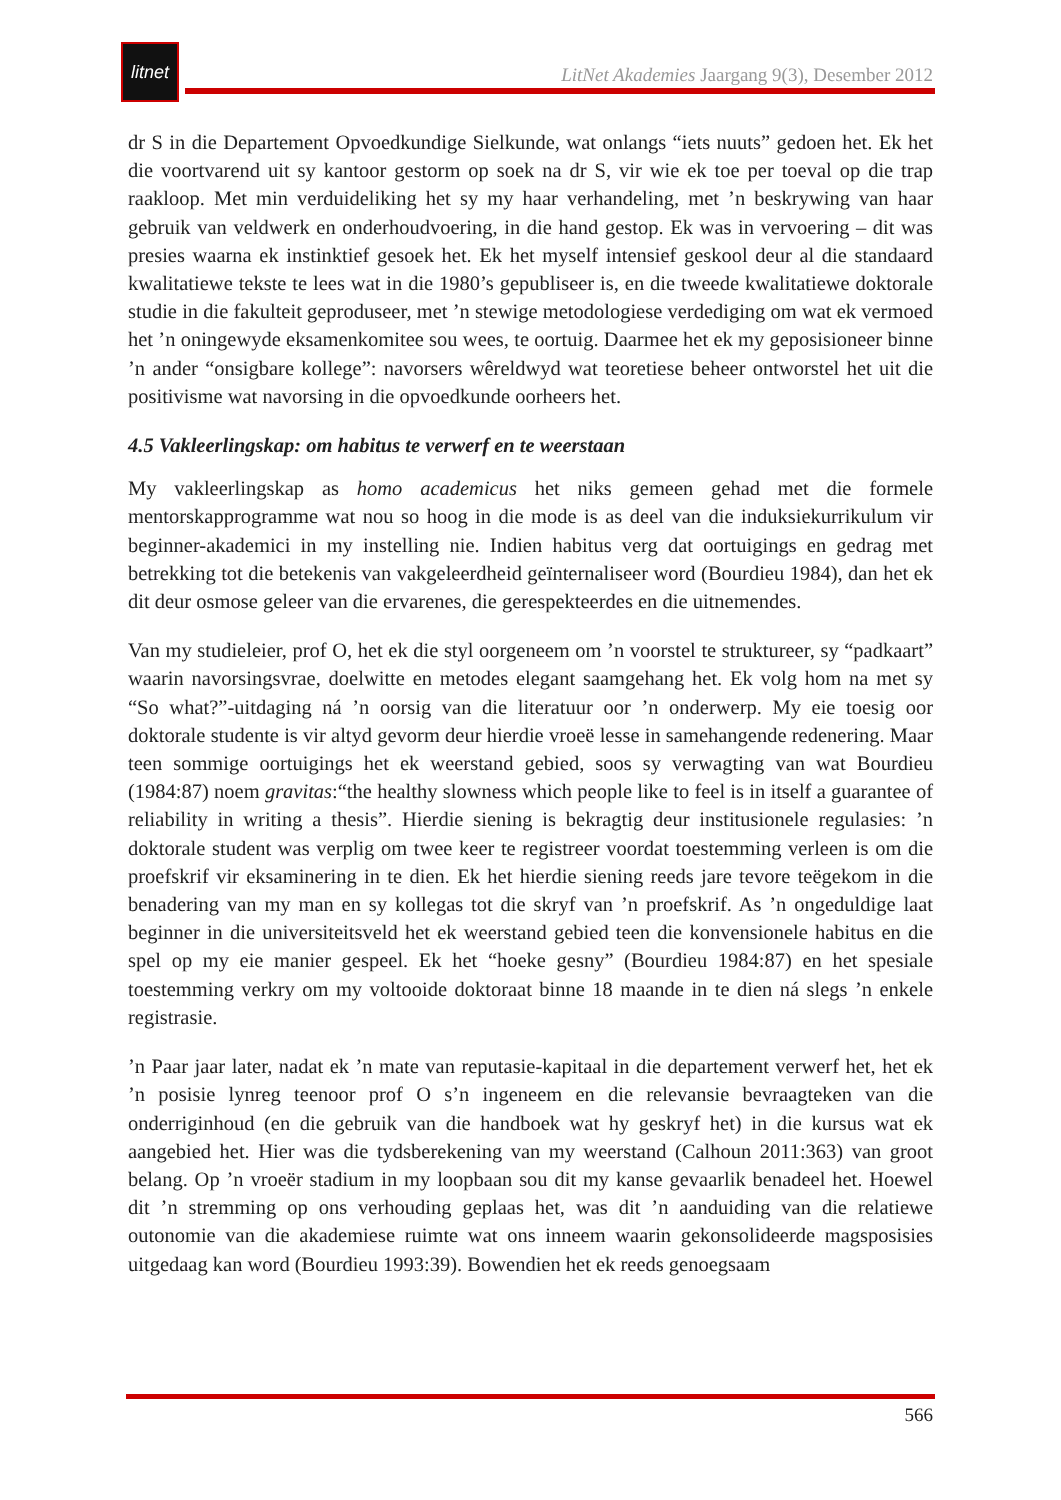litnet
LitNet Akademies Jaargang 9(3), Desember 2012
dr S in die Departement Opvoedkundige Sielkunde, wat onlangs “iets nuuts” gedoen het. Ek het die voortvarend uit sy kantoor gestorm op soek na dr S, vir wie ek toe per toeval op die trap raakloop. Met min verduideliking het sy my haar verhandeling, met ’n beskrywing van haar gebruik van veldwerk en onderhoudvoering, in die hand gestop. Ek was in vervoering – dit was presies waarna ek instinktief gesoek het. Ek het myself intensief geskool deur al die standaard kwalitatiewe tekste te lees wat in die 1980’s gepubliseer is, en die tweede kwalitatiewe doktorale studie in die fakulteit geproduseer, met ’n stewige metodologiese verdediging om wat ek vermoed het ’n oningewyde eksamenkomitee sou wees, te oortuig. Daarmee het ek my geposisioneer binne ’n ander “onsigbare kollege”: navorsers wêreldwyd wat teoretiese beheer ontworstel het uit die positivisme wat navorsing in die opvoedkunde oorheers het.
4.5 Vakleerlingskap: om habitus te verwerf en te weerstaan
My vakleerlingskap as homo academicus het niks gemeen gehad met die formele mentorskapprogramme wat nou so hoog in die mode is as deel van die induksiekurrikulum vir beginner-akademici in my instelling nie. Indien habitus verg dat oortuigings en gedrag met betrekking tot die betekenis van vakgeleerdheid geïnternaliseer word (Bourdieu 1984), dan het ek dit deur osmose geleer van die ervarenes, die gerespekteerdes en die uitnemendes.
Van my studieleier, prof O, het ek die styl oorgeneem om ’n voorstel te struktureer, sy “padkaart” waarin navorsingsvrae, doelwitte en metodes elegant saamgehang het. Ek volg hom na met sy “So what?”-uitdaging ná ’n oorsig van die literatuur oor ’n onderwerp. My eie toesig oor doktorale studente is vir altyd gevorm deur hierdie vroeë lesse in samehangende redenering. Maar teen sommige oortuigings het ek weerstand gebied, soos sy verwagting van wat Bourdieu (1984:87) noem gravitas:“the healthy slowness which people like to feel is in itself a guarantee of reliability in writing a thesis”. Hierdie siening is bekragtig deur institusionele regulasies: ’n doktorale student was verplig om twee keer te registreer voordat toestemming verleen is om die proefskrif vir eksaminering in te dien. Ek het hierdie siening reeds jare tevore teëgekom in die benadering van my man en sy kollegas tot die skryf van ’n proefskrif. As ’n ongeduldige laat beginner in die universiteitsveld het ek weerstand gebied teen die konvensionele habitus en die spel op my eie manier gespeel. Ek het “hoeke gesny” (Bourdieu 1984:87) en het spesiale toestemming verkry om my voltooide doktoraat binne 18 maande in te dien ná slegs ’n enkele registrasie.
’n Paar jaar later, nadat ek ’n mate van reputasie-kapitaal in die departement verwerf het, het ek ’n posisie lynreg teenoor prof O s’n ingeneem en die relevansie bevraagteken van die onderriginhoud (en die gebruik van die handboek wat hy geskryf het) in die kursus wat ek aangebied het. Hier was die tydsberekening van my weerstand (Calhoun 2011:363) van groot belang. Op ’n vroeër stadium in my loopbaan sou dit my kanse gevaarlik benadeel het. Hoewel dit ’n stremming op ons verhouding geplaas het, was dit ’n aanduiding van die relatiewe outonomie van die akademiese ruimte wat ons inneem waarin gekonsolideerde magsposisies uitgedaag kan word (Bourdieu 1993:39). Bowendien het ek reeds genoegsaam
566